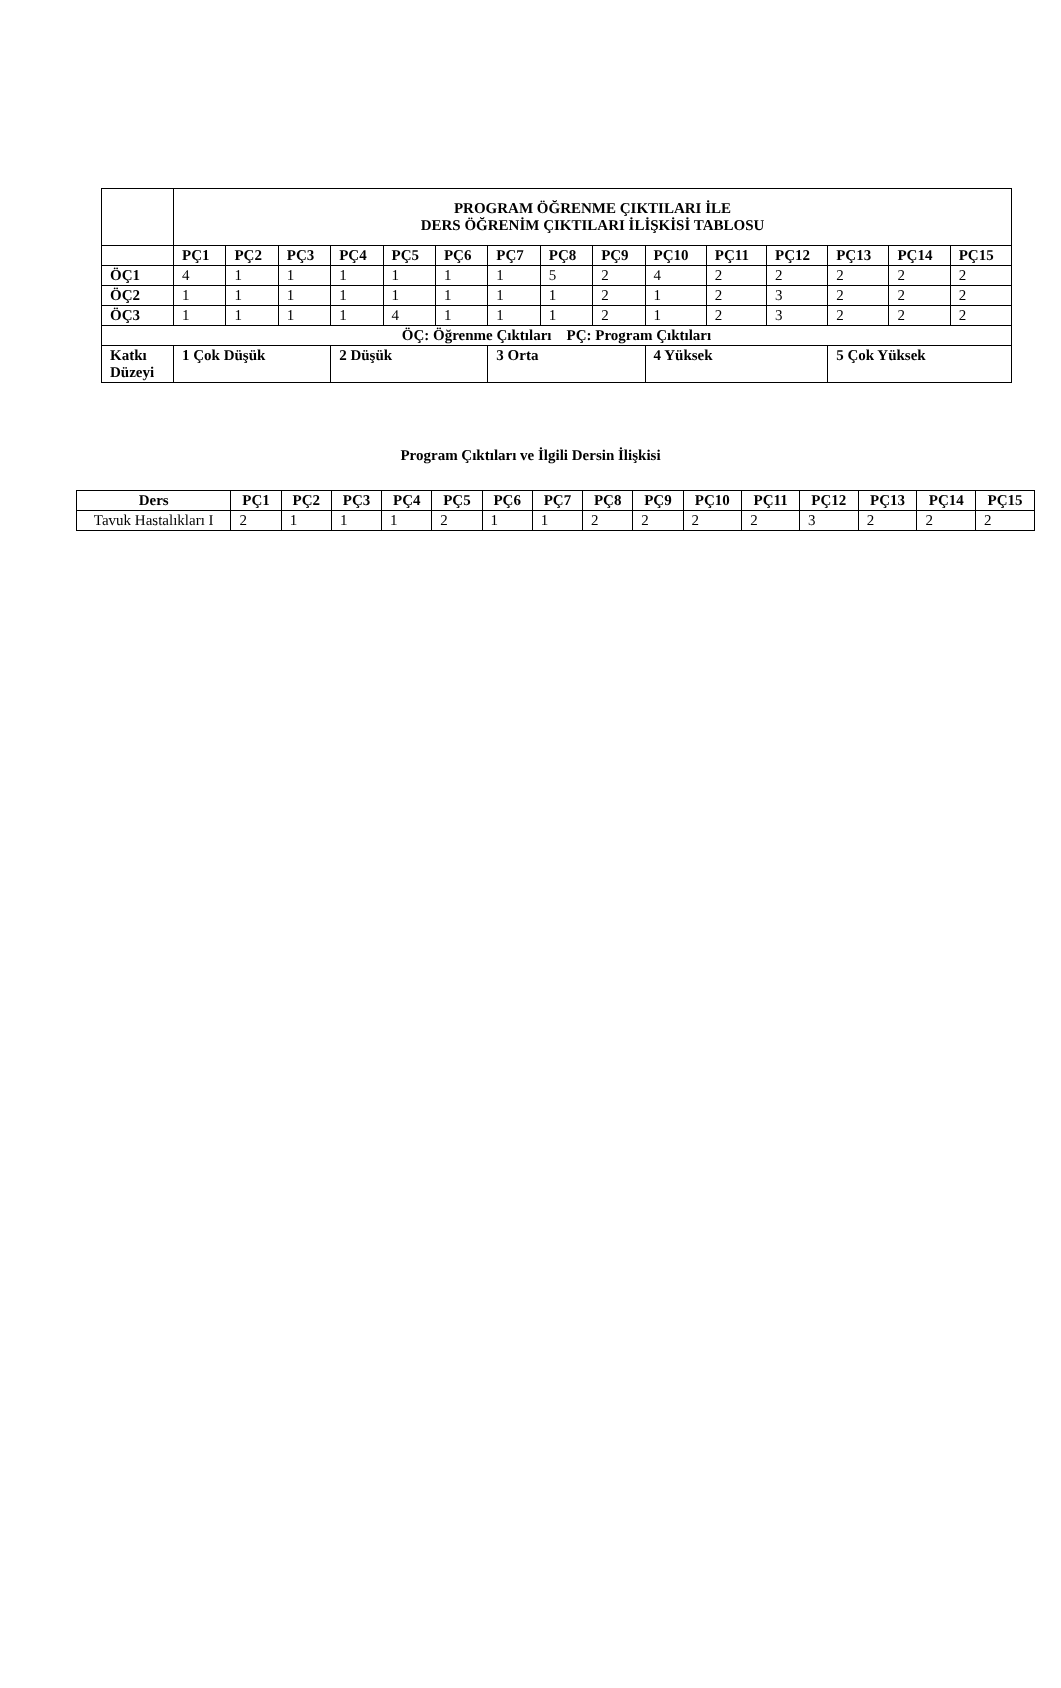| | PROGRAM ÖĞRENME ÇIKTILARI İLE DERS ÖĞRENİM ÇIKTILARI İLİŞKİSİ TABLOSU | | | | | | | | | | | | | | |
| | PÇ1 | PÇ2 | PÇ3 | PÇ4 | PÇ5 | PÇ6 | PÇ7 | PÇ8 | PÇ9 | PÇ10 | PÇ11 | PÇ12 | PÇ13 | PÇ14 | PÇ15 |
| ÖÇ1 | 4 | 1 | 1 | 1 | 1 | 1 | 1 | 5 | 2 | 4 | 2 | 2 | 2 | 2 | 2 |
| ÖÇ2 | 1 | 1 | 1 | 1 | 1 | 1 | 1 | 1 | 2 | 1 | 2 | 3 | 2 | 2 | 2 |
| ÖÇ3 | 1 | 1 | 1 | 1 | 4 | 1 | 1 | 1 | 2 | 1 | 2 | 3 | 2 | 2 | 2 |
| ÖÇ: Öğrenme Çıktıları PÇ: Program Çıktıları | | | | | | | | | | | | | | | |
| Katkı Düzeyi | 1 Çok Düşük | | | 2 Düşük | | | 3 Orta | | | 4 Yüksek | | | 5 Çok Yüksek | | |
Program Çıktıları ve İlgili Dersin İlişkisi
| Ders | PÇ1 | PÇ2 | PÇ3 | PÇ4 | PÇ5 | PÇ6 | PÇ7 | PÇ8 | PÇ9 | PÇ10 | PÇ11 | PÇ12 | PÇ13 | PÇ14 | PÇ15 |
| --- | --- | --- | --- | --- | --- | --- | --- | --- | --- | --- | --- | --- | --- | --- | --- |
| Tavuk Hastalıkları I | 2 | 1 | 1 | 1 | 2 | 1 | 1 | 2 | 2 | 2 | 2 | 3 | 2 | 2 | 2 |